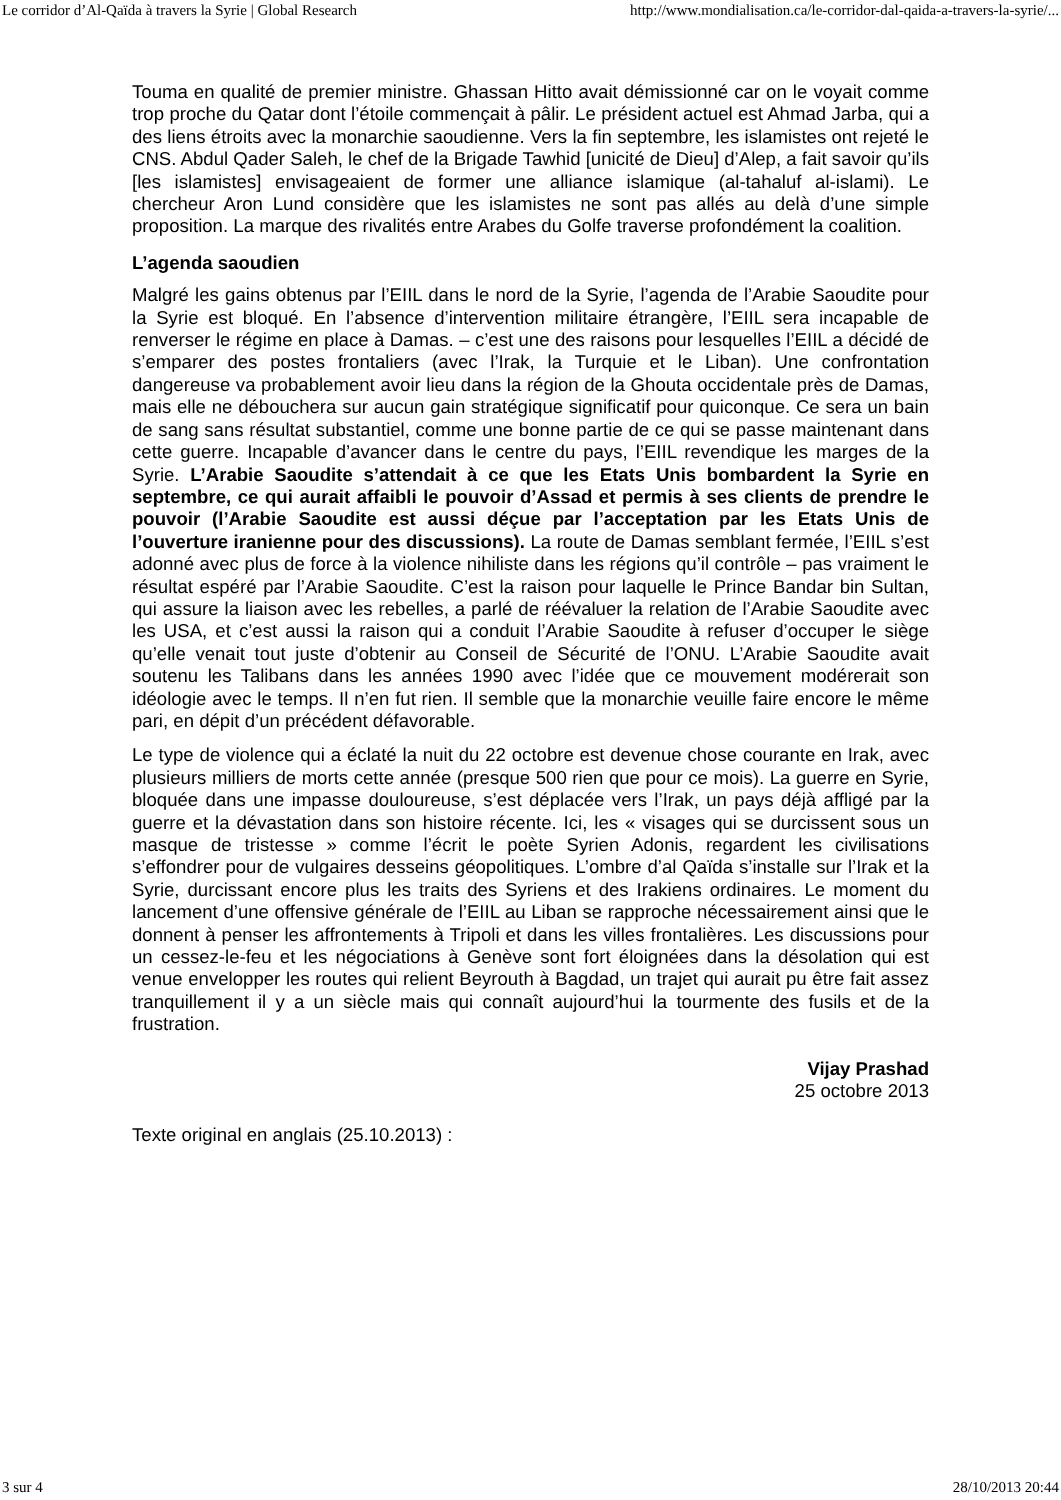Le corridor d’Al-Qaïda à travers la Syrie | Global Research http://www.mondialisation.ca/le-corridor-dal-qaida-a-travers-la-syrie/...
Touma en qualité de premier ministre. Ghassan Hitto avait démissionné car on le voyait comme trop proche du Qatar dont l’étoile commençait à pâlir. Le président actuel est Ahmad Jarba, qui a des liens étroits avec la monarchie saoudienne. Vers la fin septembre, les islamistes ont rejeté le CNS. Abdul Qader Saleh, le chef de la Brigade Tawhid [unicité de Dieu] d’Alep, a fait savoir qu’ils [les islamistes] envisageaient de former une alliance islamique (al-tahaluf al-islami). Le chercheur Aron Lund considère que les islamistes ne sont pas allés au delà d’une simple proposition. La marque des rivalités entre Arabes du Golfe traverse profondément la coalition.
L’agenda saoudien
Malgré les gains obtenus par l’EIIL dans le nord de la Syrie, l’agenda de l’Arabie Saoudite pour la Syrie est bloqué. En l’absence d’intervention militaire étrangère, l’EIIL sera incapable de renverser le régime en place à Damas. – c’est une des raisons pour lesquelles l’EIIL a décidé de s’emparer des postes frontaliers (avec l’Irak, la Turquie et le Liban). Une confrontation dangereuse va probablement avoir lieu dans la région de la Ghouta occidentale près de Damas, mais elle ne débouchera sur aucun gain stratégique significatif pour quiconque. Ce sera un bain de sang sans résultat substantiel, comme une bonne partie de ce qui se passe maintenant dans cette guerre. Incapable d’avancer dans le centre du pays, l’EIIL revendique les marges de la Syrie. L’Arabie Saoudite s’attendait à ce que les Etats Unis bombardent la Syrie en septembre, ce qui aurait affaibli le pouvoir d’Assad et permis à ses clients de prendre le pouvoir (l’Arabie Saoudite est aussi déçue par l’acceptation par les Etats Unis de l’ouverture iranienne pour des discussions). La route de Damas semblant fermée, l’EIIL s’est adonné avec plus de force à la violence nihiliste dans les régions qu’il contrôle – pas vraiment le résultat espéré par l’Arabie Saoudite. C’est la raison pour laquelle le Prince Bandar bin Sultan, qui assure la liaison avec les rebelles, a parlé de réévaluer la relation de l’Arabie Saoudite avec les USA, et c’est aussi la raison qui a conduit l’Arabie Saoudite à refuser d’occuper le siège qu’elle venait tout juste d’obtenir au Conseil de Sécurité de l’ONU. L’Arabie Saoudite avait soutenu les Talibans dans les années 1990 avec l’idée que ce mouvement modérerait son idéologie avec le temps. Il n’en fut rien. Il semble que la monarchie veuille faire encore le même pari, en dépit d’un précédent défavorable.
Le type de violence qui a éclaté la nuit du 22 octobre est devenue chose courante en Irak, avec plusieurs milliers de morts cette année (presque 500 rien que pour ce mois). La guerre en Syrie, bloquée dans une impasse douloureuse, s’est déplacée vers l’Irak, un pays déjà affligé par la guerre et la dévastation dans son histoire récente. Ici, les « visages qui se durcissent sous un masque de tristesse » comme l’écrit le poète Syrien Adonis, regardent les civilisations s’effondrer pour de vulgaires desseins géopolitiques. L’ombre d’al Qaïda s’installe sur l’Irak et la Syrie, durcissant encore plus les traits des Syriens et des Irakiens ordinaires. Le moment du lancement d’une offensive générale de l’EIIL au Liban se rapproche nécessairement ainsi que le donnent à penser les affrontements à Tripoli et dans les villes frontalières. Les discussions pour un cessez-le-feu et les négociations à Genève sont fort éloignées dans la désolation qui est venue envelopper les routes qui relient Beyrouth à Bagdad, un trajet qui aurait pu être fait assez tranquillement il y a un siècle mais qui connaît aujourd’hui la tourmente des fusils et de la frustration.
Vijay Prashad
25 octobre 2013
Texte original en anglais (25.10.2013) :
3 sur 4 28/10/2013 20:44